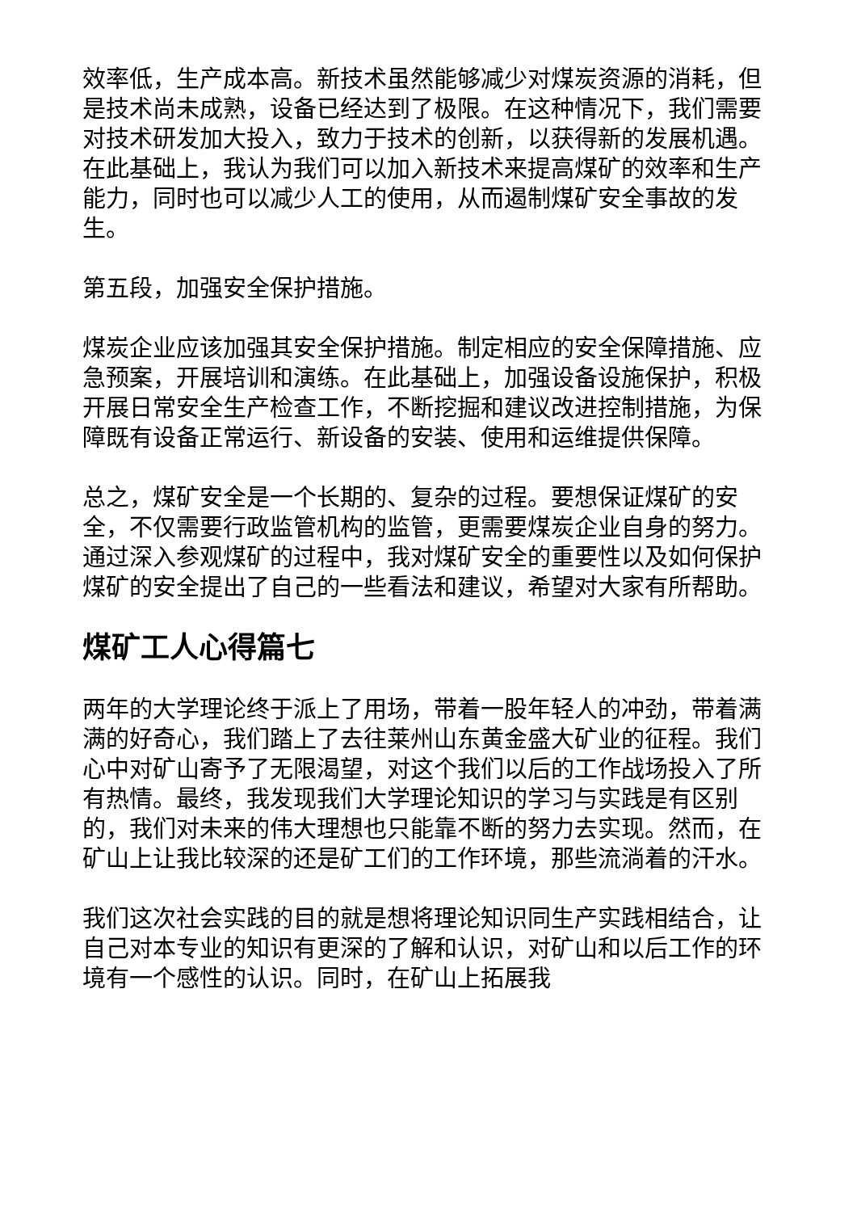效率低，生产成本高。新技术虽然能够减少对煤炭资源的消耗，但是技术尚未成熟，设备已经达到了极限。在这种情况下，我们需要对技术研发加大投入，致力于技术的创新，以获得新的发展机遇。在此基础上，我认为我们可以加入新技术来提高煤矿的效率和生产能力，同时也可以减少人工的使用，从而遏制煤矿安全事故的发生。
第五段，加强安全保护措施。
煤炭企业应该加强其安全保护措施。制定相应的安全保障措施、应急预案，开展培训和演练。在此基础上，加强设备设施保护，积极开展日常安全生产检查工作，不断挖掘和建议改进控制措施，为保障既有设备正常运行、新设备的安装、使用和运维提供保障。
总之，煤矿安全是一个长期的、复杂的过程。要想保证煤矿的安全，不仅需要行政监管机构的监管，更需要煤炭企业自身的努力。通过深入参观煤矿的过程中，我对煤矿安全的重要性以及如何保护煤矿的安全提出了自己的一些看法和建议，希望对大家有所帮助。
煤矿工人心得篇七
两年的大学理论终于派上了用场，带着一股年轻人的冲劲，带着满满的好奇心，我们踏上了去往莱州山东黄金盛大矿业的征程。我们心中对矿山寄予了无限渴望，对这个我们以后的工作战场投入了所有热情。最终，我发现我们大学理论知识的学习与实践是有区别的，我们对未来的伟大理想也只能靠不断的努力去实现。然而，在矿山上让我比较深的还是矿工们的工作环境，那些流淌着的汗水。
我们这次社会实践的目的就是想将理论知识同生产实践相结合，让自己对本专业的知识有更深的了解和认识，对矿山和以后工作的环境有一个感性的认识。同时，在矿山上拓展我